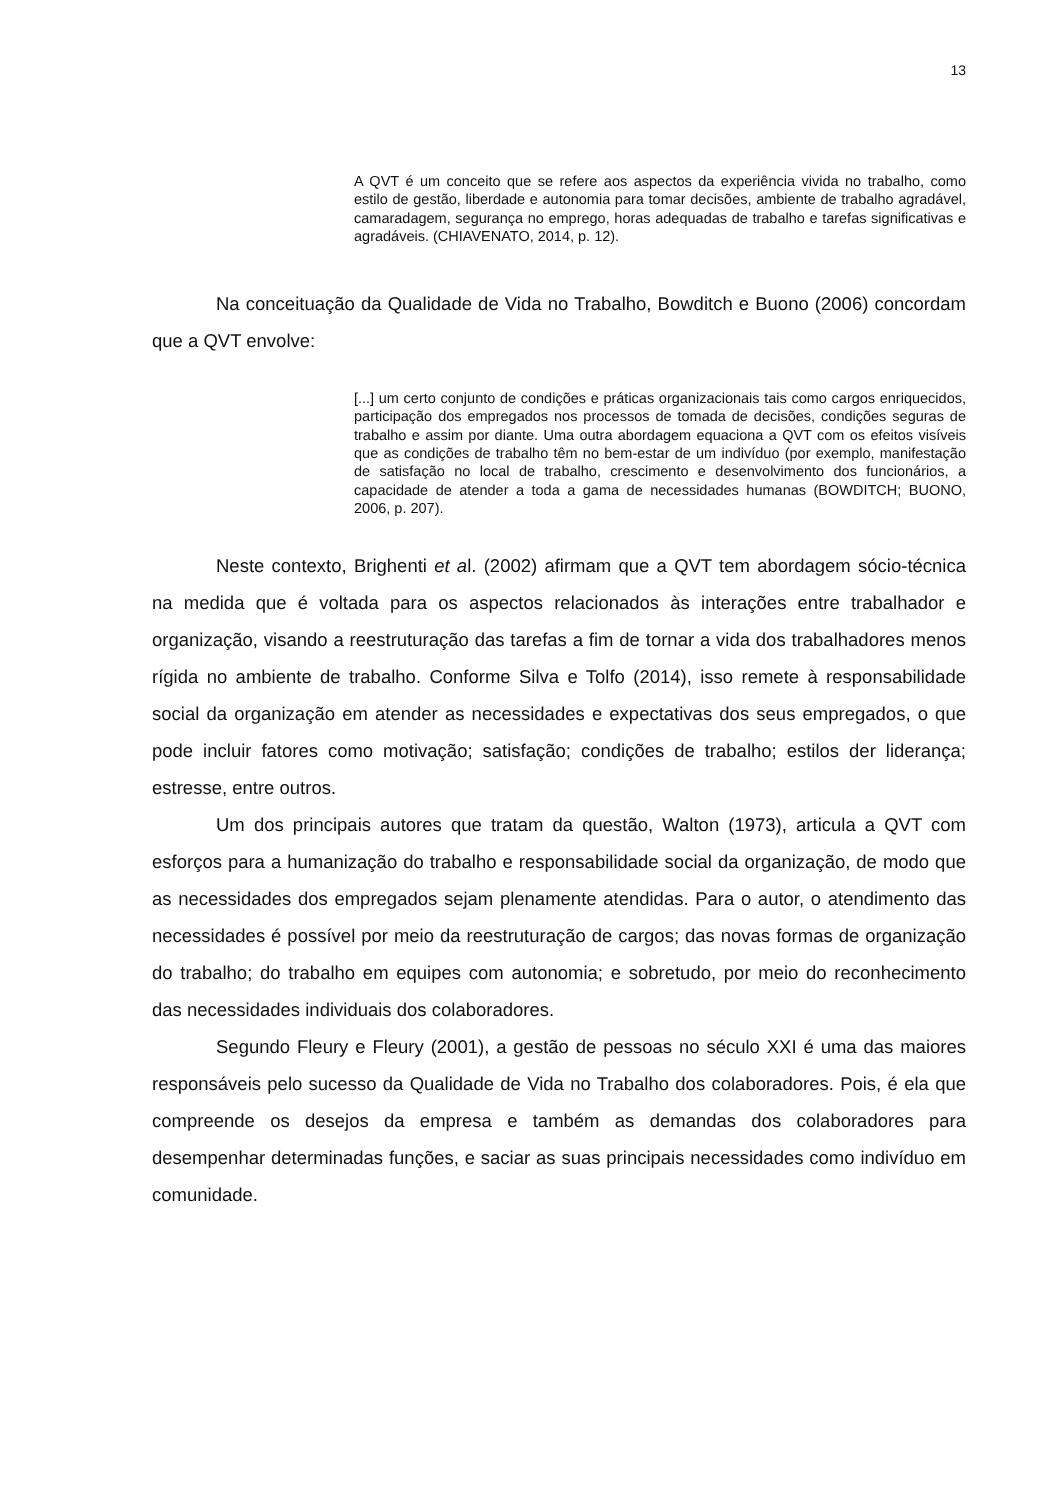13
A QVT é um conceito que se refere aos aspectos da experiência vivida no trabalho, como estilo de gestão, liberdade e autonomia para tomar decisões, ambiente de trabalho agradável, camaradagem, segurança no emprego, horas adequadas de trabalho e tarefas significativas e agradáveis. (CHIAVENATO, 2014, p. 12).
Na conceituação da Qualidade de Vida no Trabalho, Bowditch e Buono (2006) concordam que a QVT envolve:
[...] um certo conjunto de condições e práticas organizacionais tais como cargos enriquecidos, participação dos empregados nos processos de tomada de decisões, condições seguras de trabalho e assim por diante. Uma outra abordagem equaciona a QVT com os efeitos visíveis que as condições de trabalho têm no bem-estar de um indivíduo (por exemplo, manifestação de satisfação no local de trabalho, crescimento e desenvolvimento dos funcionários, a capacidade de atender a toda a gama de necessidades humanas (BOWDITCH; BUONO, 2006, p. 207).
Neste contexto, Brighenti et al. (2002) afirmam que a QVT tem abordagem sócio-técnica na medida que é voltada para os aspectos relacionados às interações entre trabalhador e organização, visando a reestruturação das tarefas a fim de tornar a vida dos trabalhadores menos rígida no ambiente de trabalho. Conforme Silva e Tolfo (2014), isso remete à responsabilidade social da organização em atender as necessidades e expectativas dos seus empregados, o que pode incluir fatores como motivação; satisfação; condições de trabalho; estilos der liderança; estresse, entre outros.
Um dos principais autores que tratam da questão, Walton (1973), articula a QVT com esforços para a humanização do trabalho e responsabilidade social da organização, de modo que as necessidades dos empregados sejam plenamente atendidas. Para o autor, o atendimento das necessidades é possível por meio da reestruturação de cargos; das novas formas de organização do trabalho; do trabalho em equipes com autonomia; e sobretudo, por meio do reconhecimento das necessidades individuais dos colaboradores.
Segundo Fleury e Fleury (2001), a gestão de pessoas no século XXI é uma das maiores responsáveis pelo sucesso da Qualidade de Vida no Trabalho dos colaboradores. Pois, é ela que compreende os desejos da empresa e também as demandas dos colaboradores para desempenhar determinadas funções, e saciar as suas principais necessidades como indivíduo em comunidade.